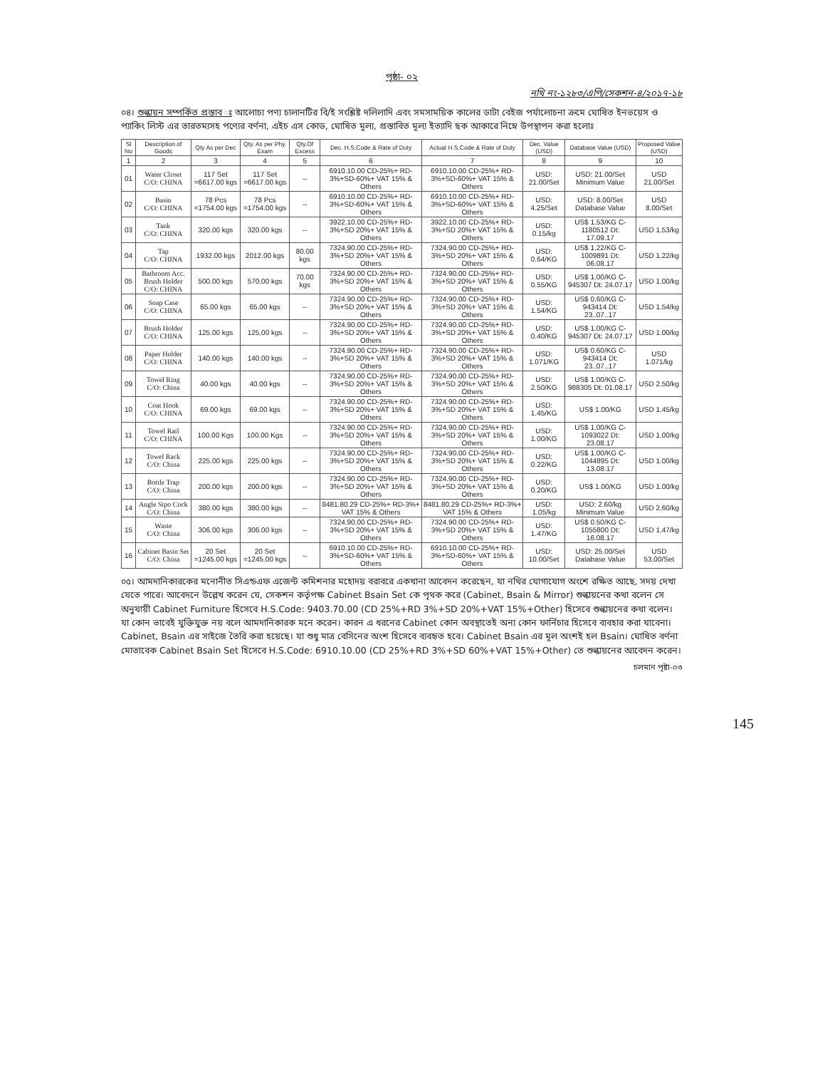পৃষ্ঠা- ০২
নথি নং-১২৮৩/এপি/সেকশন-৪/২০১৭-১৮
০৪। শুল্কায়ন সম্পর্কিত প্রস্তাব ঃ আলোচ্য পণ্য চালানটির বি/ই সংশ্লিষ্ট দলিলাদি এবং সমসাময়িক কালের ডাটা বেইজ পর্যালোচনা ক্রমে ঘোষিত ইনভয়েস ও প্যাকিং লিস্ট এর তারতম্যসহ পণ্যের বর্ণনা, এইচ এস কোড, ঘোষিত মূল্য, প্রস্তাবিত মূল্য ইত্যাদি ছক আকারে নিম্নে উপস্থাপন করা হলোঃ
| Sl No | Description of Goods | Qty As per Dec | Qty. As per Phy. Exam | Qty.Of Excess | Dec. H.S.Code & Rate of Duty | Actual H.S.Code & Rate of Duty | Dec. Value (USD) | Database Value (USD) | Proposed Value (USD) |
| --- | --- | --- | --- | --- | --- | --- | --- | --- | --- |
| 1 | 2 | 3 | 4 | 5 | 6 | 7 | 8 | 9 | 10 |
| 01 | Water Closet C/O: CHINA | 117 Set =6617.00 kgs | 117 Set =6617.00 kgs | -- | 6910.10.00 CD-25%+ RD-3%+SD-60%+ VAT 15% & Others | 6910.10.00 CD-25%+ RD-3%+SD-60%+ VAT 15% & Others | USD: 21.00/Set | USD: 21.00/Set Minimum Value | USD 21.00/Set |
| 02 | Basin C/O: CHINA | 78 Pcs =1754.00 kgs | 78 Pcs =1754.00 kgs | -- | 6910.10.00 CD-25%+ RD-3%+SD-60%+ VAT 15% & Others | 6910.10.00 CD-25%+ RD-3%+SD-60%+ VAT 15% & Others | USD: 4.25/Set | USD: 8.00/Set Database Value | USD 8.00/Set |
| 03 | Tank C/O: CHINA | 320.00 kgs | 320.00 kgs | -- | 3922.10.00 CD-25%+ RD-3%+SD 20%+ VAT 15% & Others | 3922.10.00 CD-25%+ RD-3%+SD 20%+ VAT 15% & Others | USD: 0.15/kg | US$ 1.53/KG C-1180512 Dt: 17.09.17 | USD 1.53/kg |
| 04 | Tap C/O: CHINA | 1932.00 kgs | 2012.00 kgs | 80.00 kgs | 7324.90.00 CD-25%+ RD-3%+SD 20%+ VAT 15% & Others | 7324.90.00 CD-25%+ RD-3%+SD 20%+ VAT 15% & Others | USD: 0.64/KG | US$ 1.22/KG C-1009891 Dt: 06.08.17 | USD 1.22/kg |
| 05 | Bathroom Acc. Brush Holder C/O: CHINA | 500.00 kgs | 570.00 kgs | 70.00 kgs | 7324.90.00 CD-25%+ RD-3%+SD 20%+ VAT 15% & Others | 7324.90.00 CD-25%+ RD-3%+SD 20%+ VAT 15% & Others | USD: 0.55/KG | US$ 1.00/KG C-945307 Dt: 24.07.17 | USD 1.00/kg |
| 06 | Soap Case C/O: CHINA | 65.00 kgs | 65.00 kgs | -- | 7324.90.00 CD-25%+ RD-3%+SD 20%+ VAT 15% & Others | 7324.90.00 CD-25%+ RD-3%+SD 20%+ VAT 15% & Others | USD: 1.54/KG | US$ 0.60/KG C-943414 Dt: 23..07..17 | USD 1.54/kg |
| 07 | Brush Holder C/O: CHINA | 125.00 kgs | 125.00 kgs | -- | 7324.90.00 CD-25%+ RD-3%+SD 20%+ VAT 15% & Others | 7324.90.00 CD-25%+ RD-3%+SD 20%+ VAT 15% & Others | USD: 0.40/KG | US$ 1.00/KG C-945307 Dt: 24.07.17 | USD 1.00/kg |
| 08 | Paper Holder C/O: CHINA | 140.00 kgs | 140.00 kgs | -- | 7324.90.00 CD-25%+ RD-3%+SD 20%+ VAT 15% & Others | 7324.90.00 CD-25%+ RD-3%+SD 20%+ VAT 15% & Others | USD: 1.071/KG | US$ 0.60/KG C-943414 Dt: 23..07..17 | USD 1.071/kg |
| 09 | Towel Ring C/O: China | 40.00 kgs | 40.00 kgs | -- | 7324.90.00 CD-25%+ RD-3%+SD 20%+ VAT 15% & Others | 7324.90.00 CD-25%+ RD-3%+SD 20%+ VAT 15% & Others | USD: 2.50/KG | US$ 1.00/KG C-988305 Dt: 01.08.17 | USD 2.50/kg |
| 10 | Coat Hook C/O: CHINA | 69.00 kgs | 69.00 kgs | -- | 7324.90.00 CD-25%+ RD-3%+SD 20%+ VAT 15% & Others | 7324.90.00 CD-25%+ RD-3%+SD 20%+ VAT 15% & Others | USD: 1.45/KG | US$ 1.00/KG | USD 1.45/kg |
| 11 | Towel Rail C/O: CHINA | 100.00 Kgs | 100.00 Kgs | -- | 7324.90.00 CD-25%+ RD-3%+SD 20%+ VAT 15% & Others | 7324.90.00 CD-25%+ RD-3%+SD 20%+ VAT 15% & Others | USD: 1.00/KG | US$ 1.00/KG C-1093022 Dt: 23.08.17 | USD 1.00/kg |
| 12 | Towel Rack C/O: China | 225.00 kgs | 225.00 kgs | -- | 7324.90.00 CD-25%+ RD-3%+SD 20%+ VAT 15% & Others | 7324.90.00 CD-25%+ RD-3%+SD 20%+ VAT 15% & Others | USD: 0.22/KG | US$ 1.00/KG C-1044895 Dt: 13.08.17 | USD 1.00/kg |
| 13 | Bottle Trap C/O: China | 200.00 kgs | 200.00 kgs | -- | 7324.90.00 CD-25%+ RD-3%+SD 20%+ VAT 15% & Others | 7324.90.00 CD-25%+ RD-3%+SD 20%+ VAT 15% & Others | USD: 0.20/KG | US$ 1.00/KG | USD 1.00/kg |
| 14 | Angle Stpo Cock C/O: China | 380.00 kgs | 380.00 kgs | -- | 8481.80.29 CD-25%+ RD-3%+ VAT 15% & Others | 8481.80.29 CD-25%+ RD-3%+ VAT 15% & Others | USD: 1.05/kg | USD: 2.60/kg Minimum Value | USD 2.60/kg |
| 15 | Waste C/O: China | 306.00 kgs | 306.00 kgs | -- | 7324.90.00 CD-25%+ RD-3%+SD 20%+ VAT 15% & Others | 7324.90.00 CD-25%+ RD-3%+SD 20%+ VAT 15% & Others | USD: 1.47/KG | US$ 0.50/KG C-1055800 Dt: 16.08.17 | USD 1.47/kg |
| 16 | Cabinet Basin Set C/O: China | 20 Set =1245.00 kgs | 20 Set =1245.00 kgs | -- | 6910.10.00 CD-25%+ RD-3%+SD-60%+ VAT 15% & Others | 6910.10.00 CD-25%+ RD-3%+SD-60%+ VAT 15% & Others | USD: 10.00/Set | USD: 25.00/Set Database Value | USD 53.00/Set |
০৫। আমদানিকারকের মনোনীত সিএন্ডএফ এজেন্ট কমিশনার মহোদয় বরাবরে একখানা আবেদন করেছেন, যা নথির যোগাযোগ অংশে রক্ষিত আছে, সদয় দেখা যেতে পারে। আবেদনে উল্লেখ করেন যে, সেকশন কর্তৃপক্ষ Cabinet Bsain Set কে পৃথক করে (Cabinet, Bsain & Mirror) শুল্কায়নের কথা বলেন সে অনুযায়ী Cabinet Furniture হিসেবে H.S.Code: 9403.70.00 (CD 25%+RD 3%+SD 20%+VAT 15%+Other) হিসেবে শুল্কায়নের কথা বলেন। যা কোন ভাবেই যুক্তিযুক্ত নয় বলে আমদানিকারক মনে করেন। কারন এ ধরনের Cabinet কোন অবস্থাতেই অন্য কোন ফার্নিচার হিসেবে ব্যবহার করা যাবেনা। Cabinet, Bsain এর সাইজে তৈরি করা হয়েছে। যা শুধু মাত্র বেসিনের অংশ হিসেবে ব্যবহৃত হবে। Cabinet Bsain এর মূল অংশই হল Bsain। ঘোষিত বর্ণনা মোতাবেক Cabinet Bsain Set হিসেবে H.S.Code: 6910.10.00 (CD 25%+RD 3%+SD 60%+VAT 15%+Other) তে শুল্কায়নের আবেদন করেন।
চলমান পৃষ্টা-০৩
145